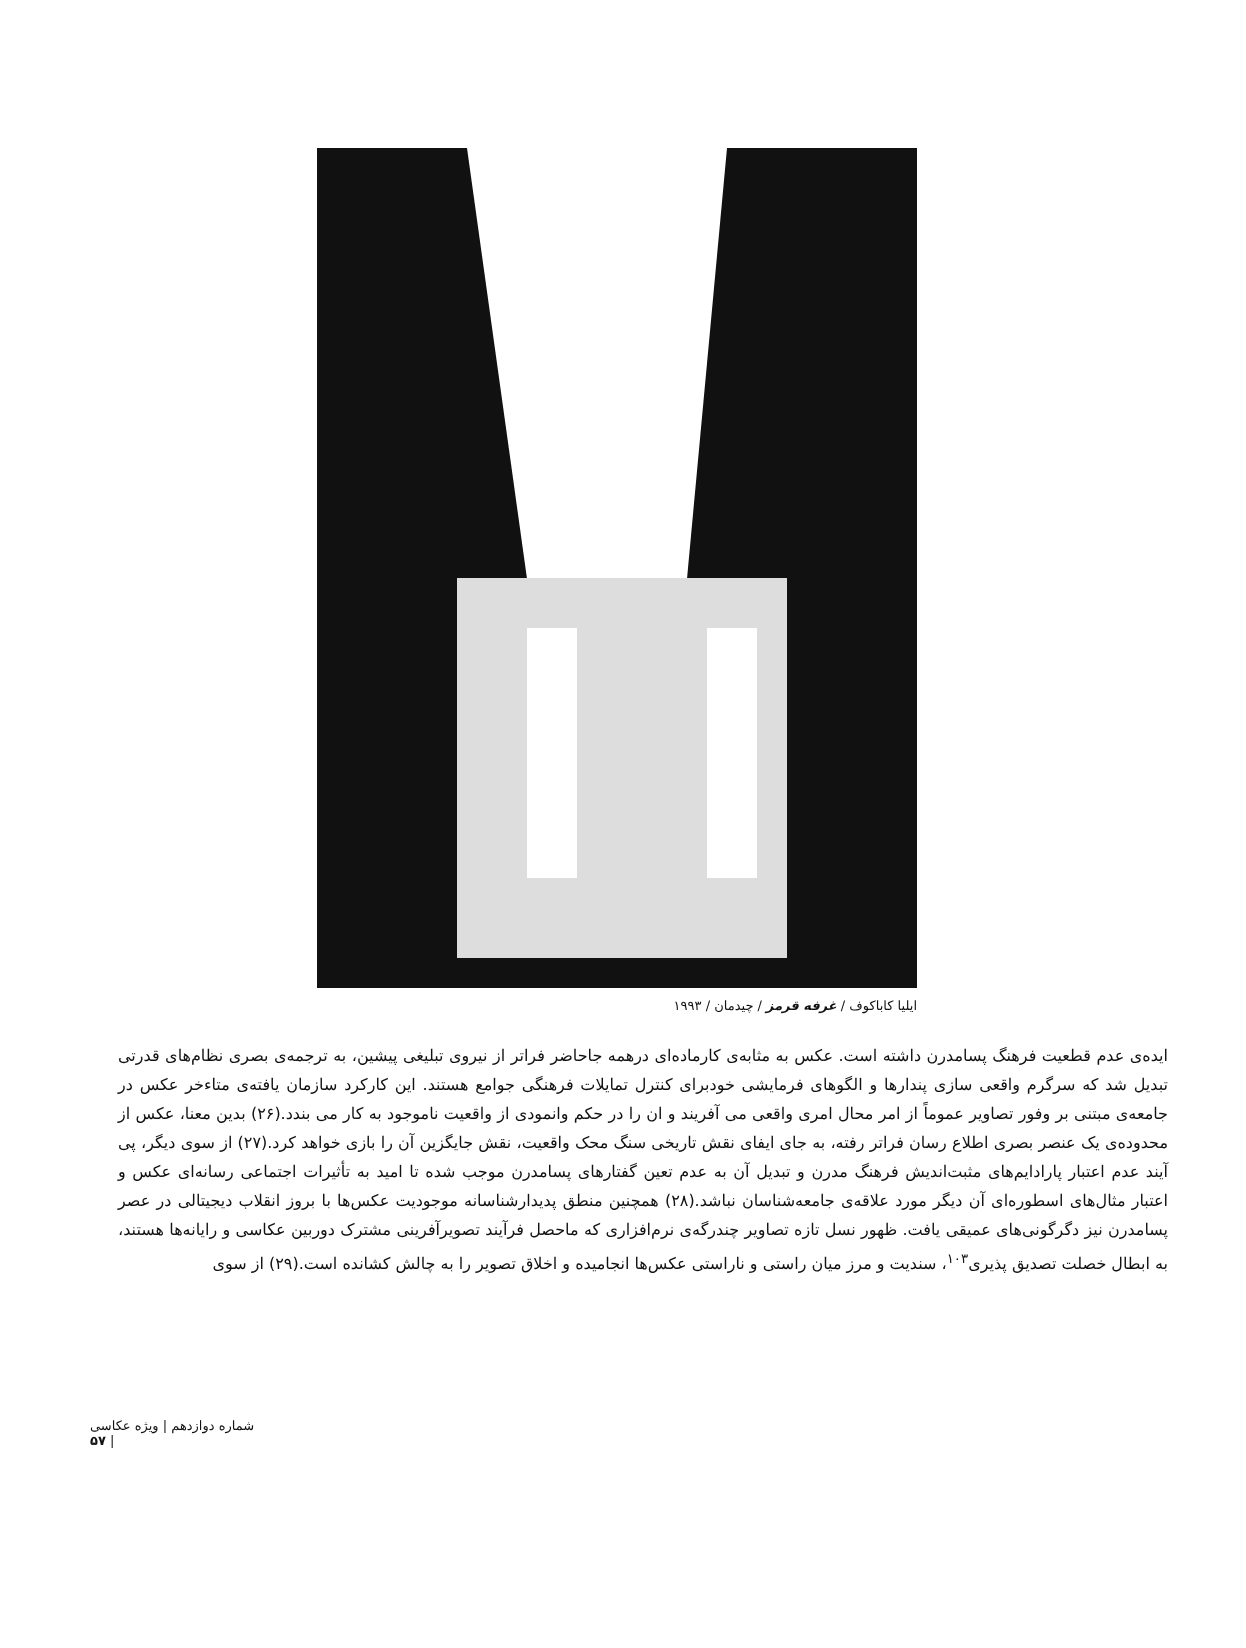ایلیا کاباکوف / غرفه قرمز / چیدمان / ۱۹۹۳
ایده‌ی عدم قطعیت فرهنگ پسامدرن داشته است. عکس به مثابه‌ی کارماده‌ای درهمه جاحاضر فراتر از نیروی تبلیغی پیشین، به ترجمه‌ی بصری نظام‌های قدرتی تبدیل شد که سرگرم واقعی سازی پندارها و الگوهای فرمایشی خودبرای کنترل تمایلات فرهنگی جوامع هستند. این کارکرد سازمان یافته‌ی متاءخر عکس در جامعه‌ی مبتنی بر وفور تصاویر عموماً از امر محال امری واقعی می آفریند و ان را در حکم وانمودی از واقعیت ناموجود به کار می بندد.(۲۶) بدین معنا، عکس از محدوده‌ی یک عنصر بصری اطلاع رسان فراتر رفته، به جای ایفای نقش تاریخی سنگ محک واقعیت، نقش جایگزین آن را بازی خواهد کرد.(۲۷) از سوی دیگر، پی آیند عدم اعتبار پارادایم‌های مثبت‌اندیش فرهنگ مدرن و تبدیل آن به عدم تعین گفتارهای پسامدرن موجب شده تا امید به تأثیرات اجتماعی رسانه‌ای عکس و اعتبار مثال‌های اسطوره‌ای آن دیگر مورد علاقه‌ی جامعه‌شناسان نباشد.(۲۸) همچنین منطق پدیدارشناسانه موجودیت عکس‌ها با بروز انقلاب دیجیتالی در عصر پسامدرن نیز دگرگونی‌های عمیقی یافت. ظهور نسل تازه تصاویر چندرگه‌ی نرم‌افزاری که ماحصل فرآیند تصویرآفرینی مشترک دوربین عکاسی و رایانه‌ها هستند، به ابطال خصلت تصدیق پذیری<sup>۱۰۳</sup>، سندیت و مرز میان راستی و ناراستی عکس‌ها انجامیده و اخلاق تصویر را به چالش کشانده است.(۲۹) از سوی
شماره دوازدهم | ویژه عکاسی | ۵۷